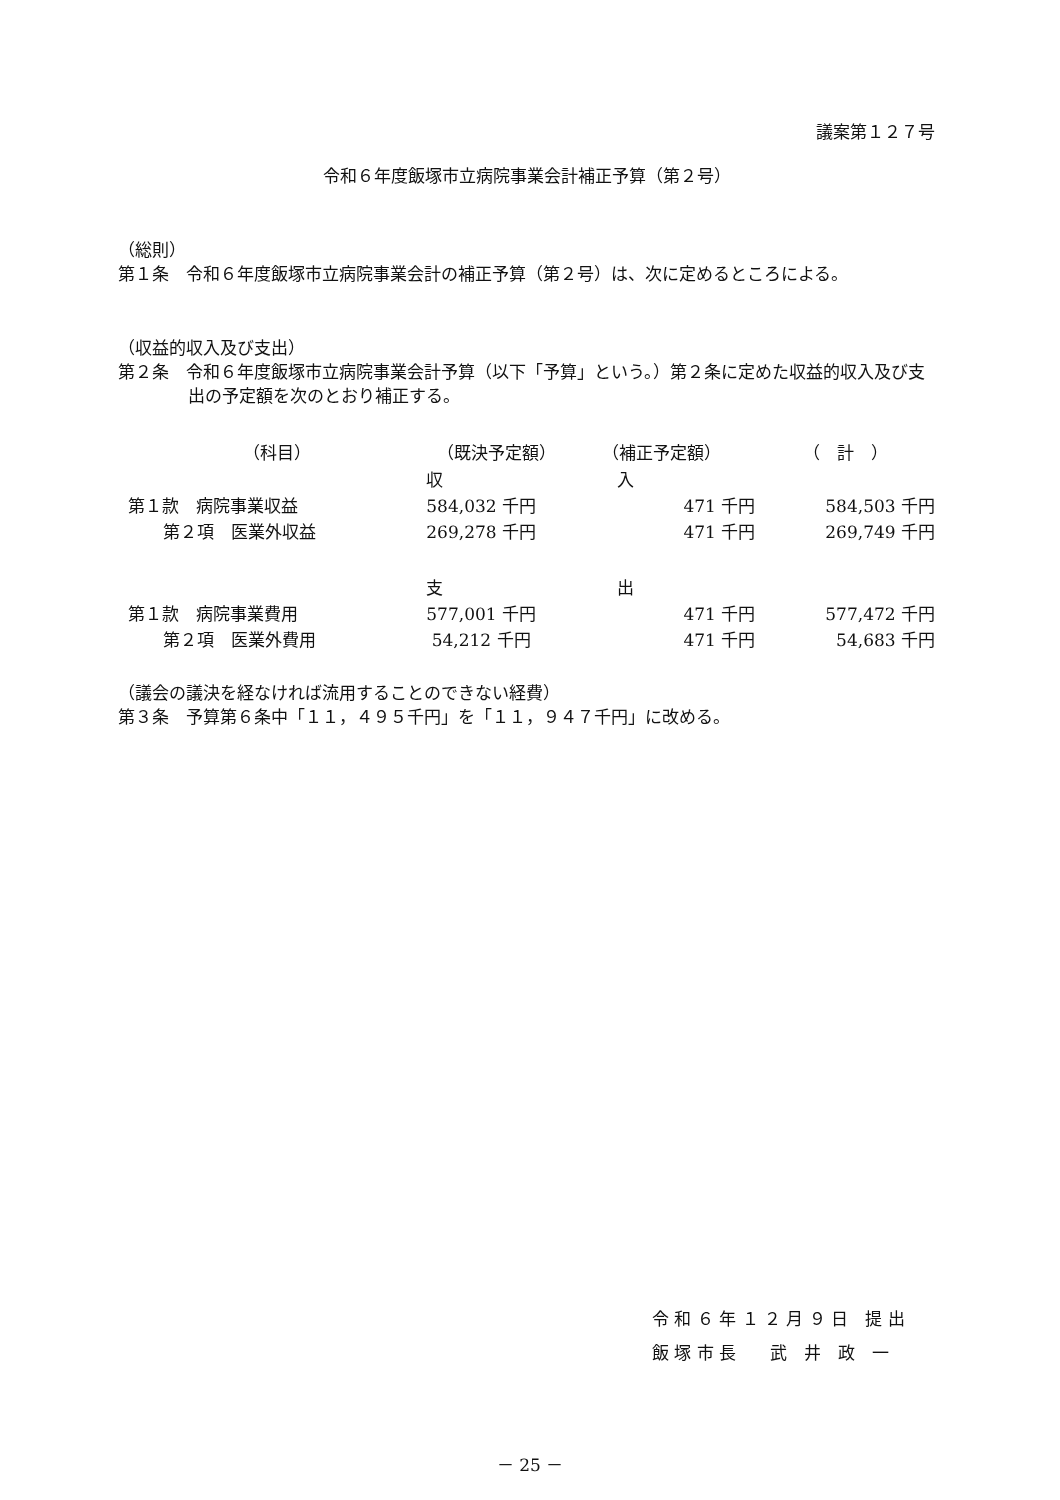議案第１２７号
令和６年度飯塚市立病院事業会計補正予算（第２号）
（総則）
第１条　令和６年度飯塚市立病院事業会計の補正予算（第２号）は、次に定めるところによる。
（収益的収入及び支出）
第２条　令和６年度飯塚市立病院事業会計予算（以下「予算」という。）第２条に定めた収益的収入及び支出の予定額を次のとおり補正する。
| （科目） | （既決予定額） | （補正予定額） | （ 計 ） |
| --- | --- | --- | --- |
| | 収 | 入 | |
| 第１款 病院事業収益 | 584,032 千円 | 471 千円 | 584,503 千円 |
| 第２項 医業外収益 | 269,278 千円 | 471 千円 | 269,749 千円 |
| | 支 | 出 | |
| 第１款 病院事業費用 | 577,001 千円 | 471 千円 | 577,472 千円 |
| 第２項 医業外費用 | 54,212 千円 | 471 千円 | 54,683 千円 |
（議会の議決を経なければ流用することのできない経費）
第３条　予算第６条中「１１，４９５千円」を「１１，９４７千円」に改める。
令 和 ６ 年 １ ２ 月 ９ 日　提 出
飯 塚 市 長　　武　井　政　一
－ 25 －